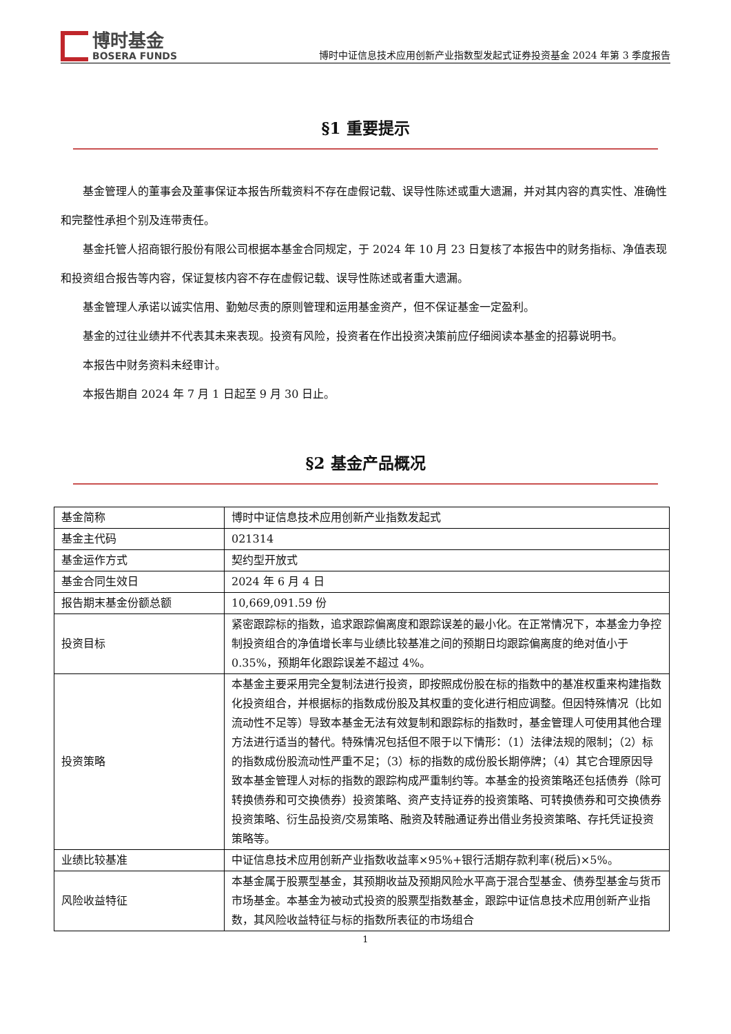博时基金
BOSERA FUNDS
博时中证信息技术应用创新产业指数型发起式证券投资基金 2024 年第 3 季度报告
§1 重要提示
基金管理人的董事会及董事保证本报告所载资料不存在虚假记载、误导性陈述或重大遗漏，并对其内容的真实性、准确性和完整性承担个别及连带责任。
基金托管人招商银行股份有限公司根据本基金合同规定，于 2024 年 10 月 23 日复核了本报告中的财务指标、净值表现和投资组合报告等内容，保证复核内容不存在虚假记载、误导性陈述或者重大遗漏。
基金管理人承诺以诚实信用、勤勉尽责的原则管理和运用基金资产，但不保证基金一定盈利。
基金的过往业绩并不代表其未来表现。投资有风险，投资者在作出投资决策前应仔细阅读本基金的招募说明书。
本报告中财务资料未经审计。
本报告期自 2024 年 7 月 1 日起至 9 月 30 日止。
§2 基金产品概况
| 基金简称 | 博时中证信息技术应用创新产业指数发起式 |
| 基金主代码 | 021314 |
| 基金运作方式 | 契约型开放式 |
| 基金合同生效日 | 2024 年 6 月 4 日 |
| 报告期末基金份额总额 | 10,669,091.59 份 |
| 投资目标 | 紧密跟踪标的指数，追求跟踪偏离度和跟踪误差的最小化。在正常情况下，本基金力争控制投资组合的净值增长率与业绩比较基准之间的预期日均跟踪偏离度的绝对值小于 0.35%，预期年化跟踪误差不超过 4%。 |
| 投资策略 | 本基金主要采用完全复制法进行投资，即按照成份股在标的指数中的基准权重来构建指数化投资组合，并根据标的指数成份股及其权重的变化进行相应调整。但因特殊情况（比如流动性不足等）导致本基金无法有效复制和跟踪标的指数时，基金管理人可使用其他合理方法进行适当的替代。特殊情况包括但不限于以下情形：（1）法律法规的限制；（2）标的指数成份股流动性严重不足；（3）标的指数的成份股长期停牌；（4）其它合理原因导致本基金管理人对标的指数的跟踪构成严重制约等。本基金的投资策略还包括债券（除可转换债券和可交换债券）投资策略、资产支持证券的投资策略、可转换债券和可交换债券投资策略、衍生品投资/交易策略、融资及转融通证券出借业务投资策略、存托凭证投资策略等。 |
| 业绩比较基准 | 中证信息技术应用创新产业指数收益率×95%+银行活期存款利率(税后)×5%。 |
| 风险收益特征 | 本基金属于股票型基金，其预期收益及预期风险水平高于混合型基金、债券型基金与货币市场基金。本基金为被动式投资的股票型指数基金，跟踪中证信息技术应用创新产业指数，其风险收益特征与标的指数所表征的市场组合 |
1